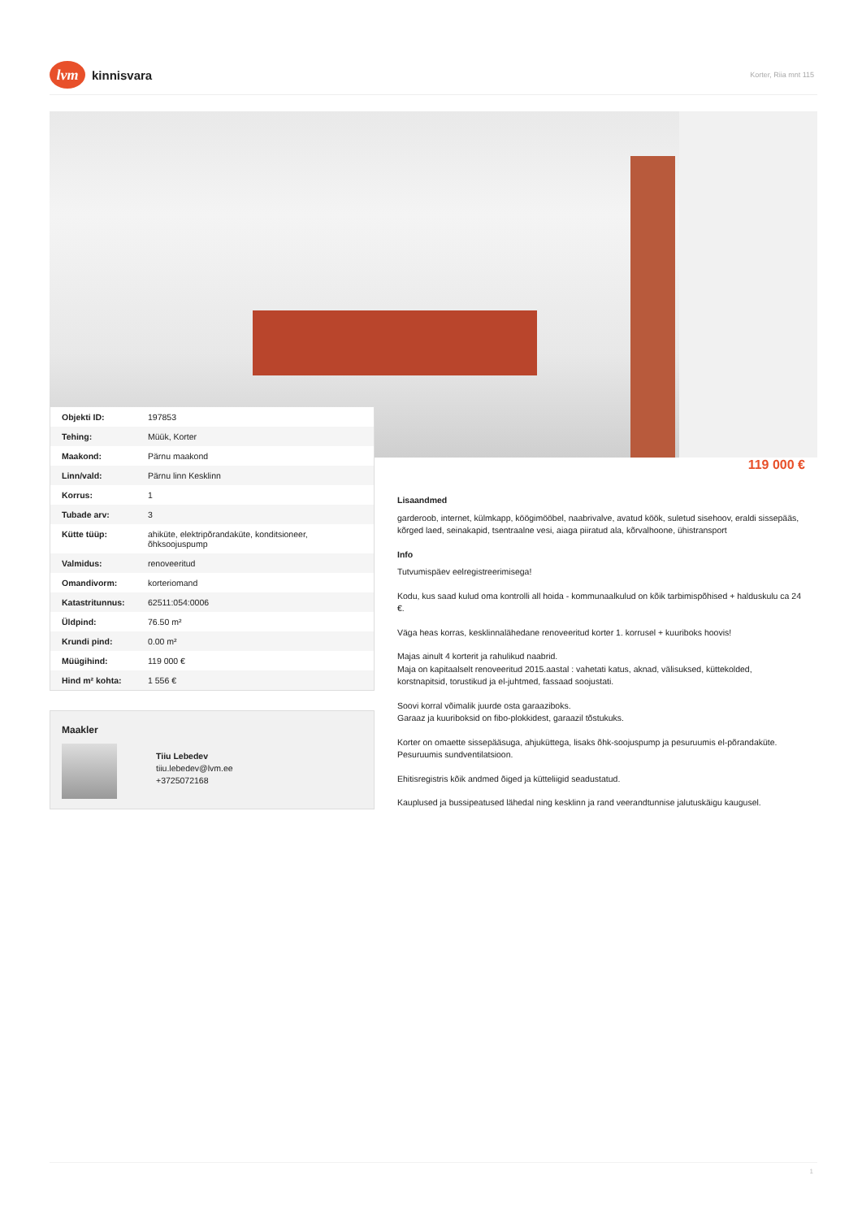lvm kinnisvara
Korter, Riia mnt 115
| Objekti ID: | 197853 |
| Tehing: | Müük, Korter |
| Maakond: | Pärnu maakond |
| Linn/vald: | Pärnu linn Kesklinn |
| Korrus: | 1 |
| Tubade arv: | 3 |
| Kütte tüüp: | ahiküte, elektripõrandaküte, konditsioneer, õhksoojuspump |
| Valmidus: | renoveeritud |
| Omandivorm: | korteriomand |
| Katastritunnus: | 62511:054:0006 |
| Üldpind: | 76.50 m² |
| Krundi pind: | 0.00 m² |
| Müügihind: | 119 000 € |
| Hind m² kohta: | 1 556 € |
Maakler
Tiiu Lebedev
tiiu.lebedev@lvm.ee
+3725072168
119 000 €
Lisaandmed
garderoob, internet, külmkapp, köögimööbel, naabrivalve, avatud köök, suletud sisehoov, eraldi sissepääs, kõrged laed, seinakapid, tsentraalne vesi, aiaga piiratud ala, kõrvalhoone, ühistransport
Info
Tutvumispäev eelregistreerimisega!
Kodu, kus saad kulud oma kontrolli all hoida - kommunaalkulud on kõik tarbimispõhised + halduskulu ca 24 €.
Väga heas korras, kesklinnalähedane renoveeritud korter 1. korrusel + kuuriboks hoovis!
Majas ainult 4 korterit ja rahulikud naabrid.
Maja on kapitaalselt renoveeritud 2015.aastal : vahetati katus, aknad, välisuksed, küttekolded, korstnapitsid, torustikud ja el-juhtmed, fassaad soojustati.
Soovi korral võimalik juurde osta garaaziboks.
Garaaz ja kuuriboksid on fibo-plokkidest, garaazil tõstukuks.
Korter on omaette sissepääsuga, ahjuküttega, lisaks õhk-soojuspump ja pesuruumis el-põrandaküte. Pesuruumis sundventilatsioon.
Ehitisregistris kõik andmed õiged ja kütteliigid seadustatud.
Kauplused ja bussipeatused lähedal ning kesklinn ja rand veerandtunnise jalutuskäigu kaugusel.
1